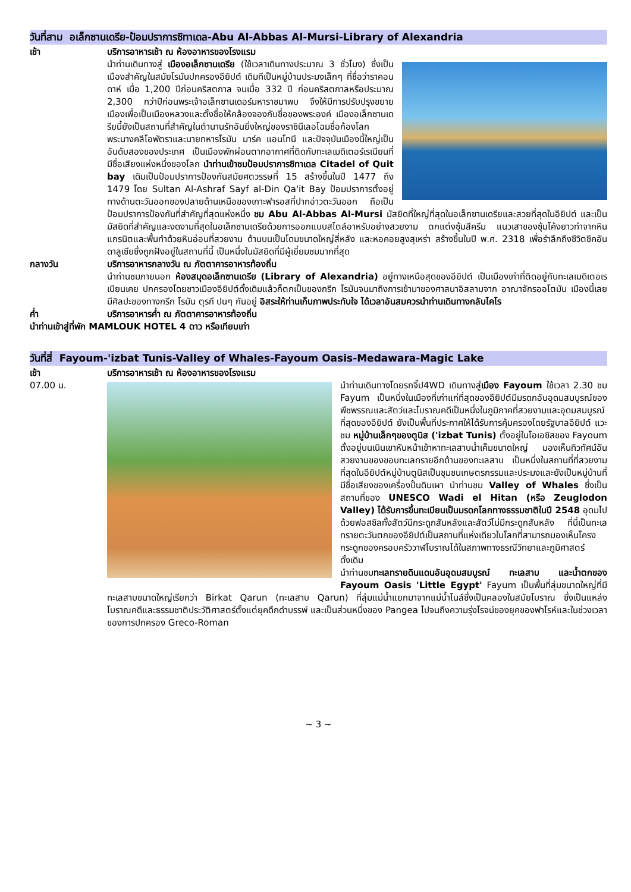วันที่สาม อเล็กซานเดรีย-ป้อมปราการซิทาเดล-Abu Al-Abbas Al-Mursi-Library of Alexandria
เช้า บริการอาหารเช้า ณ ห้องอาหารของโรงแรม
นำท่านเดินทางสู่ เมืองอเล็กซานเดรีย (ใช้เวลาเดินทางประมาณ 3 ชั่วโมง) ซึ่งเป็นเมืองสำคัญในสมัยโรมันปกครองอียิปต์ เดิมทีเป็นหมู่บ้านประมงเล็กๆ ที่ชื่อว่าราคอนดาห์ เมื่อ 1,200 ปีก่อนคริสตกาล จนเมื่อ 332 ปี ก่อนคริสตกาลหรือประมาณ 2,300 กว่าปีก่อนพระเจ้าอเล็กซานเดอร์มหาราชมาพบ จึงให้มีการปรับปรุงขยายเมืองเพื่อเป็นเมืองหลวงและตั้งชื่อให้คล้องจองกับชื่อของพระองค์ เมืองอเล็กซานเดรียนี้ยังเป็นสถานที่สำคัญในตำนานรักอันยิ่งใหญ่ของราชินีเลอโฉมชื่อก้องโลก พระนางคลีโอพัตราและนายทหารโรมัน มาร์ค แอนโทนี และปัจจุบันเมืองนี้ใหญ่เป็นอันดับสองของประเทศ เป็นเมืองพักผ่อนตากอากาศที่ติดกับทะเลเมดิเตอร์เรเนียนที่มีชื่อเสียงแห่งหนึ่งของโลก นำท่านเข้าชมป้อมปราการซิทาเดล Citadel of Quit bay เดิมเป็นป้อมปราการป้องกันสมัยศตวรรษที่ 15 สร้างขึ้นในปี 1477 ถึง 1479 โดย Sultan Al-Ashraf Sayf al-Din Qa'it Bay ป้อมปราการตั้งอยู่ทางด้านตะวันออกของปลายด้านเหนือของเกาะฟารอสที่ปากอ่าวตะวันออก ถือเป็นป้อมปราการป้องกันที่สำคัญที่สุดแห่งหนึ่ง ชม Abu Al-Abbas Al-Mursi มัสยิดที่ใหญ่ที่สุดในอเล็กซานเดรียและสวยที่สุดในอียิปต์ และเป็นมัสยิดที่สำคัญและงดงามที่สุดในอเล็กซานเดรียด้วยการออกแบบสไตล์อาหรับอย่างสวยงาม ตกแต่งซุ้มสีครีม แนวเสาของซุ้มโค้งยาวทำจากหินแกรนิตและพื้นทำด้วยหินอ่อนที่สวยงาม ด้านบนเป็นโดมขนาดใหญ่สี่หลัง และหอคอยสูงสุเหร่า สร้างขึ้นในปี พ.ศ. 2318 เพื่อรำลึกถึงชีวิตชีคอันดาลูเซียซึ่งถูกฝังอยู่ในสถานที่นี้ เป็นหนึ่งในมัสยิดที่มีผู้เยี่ยมชมมากที่สุด
กลางวัน บริการอาหารกลางวัน ณ ภัตตาคารอาหารท้องถิ่น
นำท่านชมภายนอก ห้องสมุดอเล็กซานเดรีย (Library of Alexandria) อยู่ทางเหนือสุดของอียิปต์ เป็นเมืองเก่าที่ติดอยู่กับทะเลเมดิเตอเรเนียนเคย ปกครองโดยชาวเมืองอียิปต์ดั้งเดิมแล้วก็ตกเป็นของกรีก โรมันจนมาถึงการเข้ามาของศาสนาอิสลามจาก อาณาจักรออโตมัน เมืองนี้เลยมีศิลปะของทางกรีก โรมัน ตุรกี ปนๆ กันอยู่ อิสระให้ท่านเก็บภาพประทับใจ ได้เวลาอันสมควรนำท่านเดินทางกลับไคโร
ค่ำ บริการอาหารค่ำ ณ ภัตตาคารอาหารท้องถิ่น
นำท่านเข้าสู่ที่พัก MAMLOUK HOTEL 4 ดาว หรือเทียบเท่า
วันที่สี่ Fayoum-'izbat Tunis-Valley of Whales-Fayoum Oasis-Medawara-Magic Lake
เช้า บริการอาหารเช้า ณ ห้องอาหารของโรงแรม
07.00 น. นำท่านเดินทางโดยรถจิ๊ป4WD เดินทางสู่เมือง Fayoum ใช้เวลา 2.30 ชม Fayum เป็นหนึ่งในเมืองที่เก่าแก่ที่สุดของอียิปต์มีมรดกอันอุดมสมบูรณ์ของพืชพรรณและสัตว์และโบราณคดีเป็นหนึ่งในภูมิภาคที่สวยงามและอุดมสมบูรณ์ที่สุดของอียิปต์ ยังเป็นพื้นที่ประกาศให้ได้รับการคุ้มครองโดยรัฐบาลอียิปต์ แวะชม หมู่บ้านเล็กๆของตูนิส ('izbat Tunis) ตั้งอยู่ในโอเอซิสของ Fayoum ตั้งอยู่บนเนินเขาหันหน้าเข้าหาทะเลสาบน้ำเค็มขนาดใหญ่ มองเห็นทิวทัศน์อันสวยงามของขอบทะเลทรายอีกด้านของทะเลสาบ เป็นหนึ่งในสถานที่ที่สวยงามที่สุดในอียิปต์หมู่บ้านตูนิสเป็นชุมชนเกษตรกรรมและประมงและยังเป็นหมู่บ้านที่มีชื่อเสียงของเครื่องปั้นดินเผา นำท่านชม Valley of Whales ซึ่งเป็นสถานที่ของ UNESCO Wadi el Hitan (หรือ Zeuglodon Valley) ได้รับการขึ้นทะเบียนเป็นมรดกโลกทางธรรมชาติในปี 2548 อุดมไปด้วยฟอสซิลทั้งสัตว์มีกระดูกสันหลังและสัตว์ไม่มีกระดูกสันหลัง ที่นี่เป็นทะเลทรายตะวันตกของอียิปต์เป็นสถานที่แห่งเดียวในโลกที่สามารถมองเห็นโครงกระดูกของครอบครัววาฬโบราณได้ในสภาพทางธรณีวิทยาและภูมิศาสตร์ดั้งเดิม
นำท่านชมทะเลทรายดินแดนอันอุดมสมบูรณ์ ทะเลสาบ และน้ำตกของ Fayoum Oasis 'Little Egypt' Fayum เป็นพื้นที่ลุ่มขนาดใหญ่ที่มีทะเลสาบขนาดใหญ่เรียกว่า Birkat Qarun (ทะเลสาบ Qarun) ที่ลุ่มแม่น้ำแยกมาจากแม่น้ำไนล์ซึ่งเป็นคลองในสมัยโบราณ ซึ่งเป็นแหล่งโบราณคดีและธรรมชาติประวัติศาสตร์ตั้งแต่ยุคดึกดำบรรพ์ และเป็นส่วนหนึ่งของ Pangea ไปจนถึงความรุ่งโรจน์ของยุคของฟาโรห์และในช่วงเวลาของการปกครอง Greco-Roman
~ 3 ~